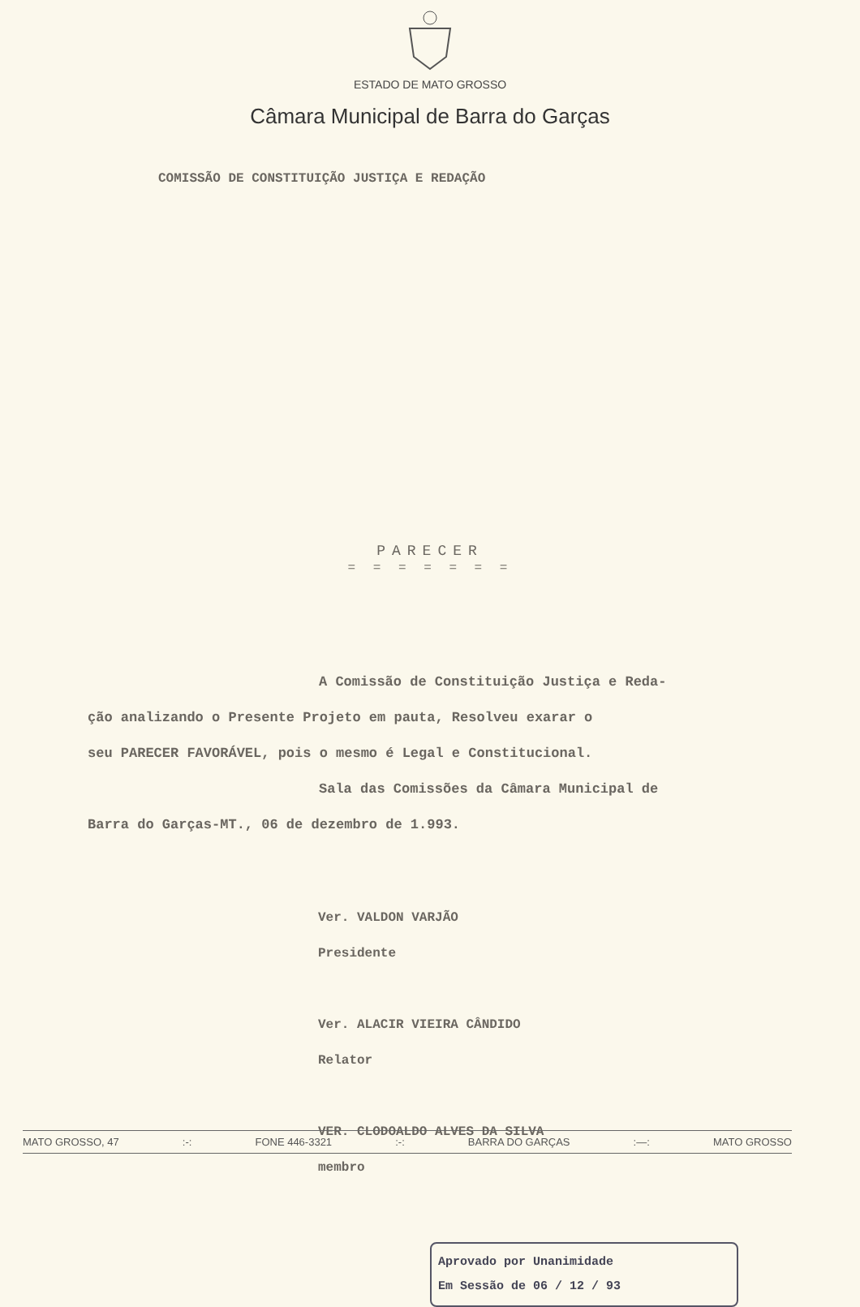ESTADO DE MATO GROSSO
Câmara Municipal de Barra do Garças
COMISSÃO DE CONSTITUIÇÃO JUSTIÇA E REDAÇÃO
PARECER
= = = = = = =
A Comissão de Constituição Justiça e Reda-
ção analizando o Presente Projeto em pauta, Resolveu exarar o
seu PARECER FAVORÁVEL, pois o mesmo é Legal e Constitucional.
Sala das Comissões da Câmara Municipal de
Barra do Garças-MT., 06 de dezembro de 1.993.
Ver. VALDON VARJÃO
Presidente
Ver. ALACIR VIEIRA CÂNDIDO
Relator
VER. CLODOALDO ALVES DA SILVA
membro
Aprovado por Unanimidade
Em Sessão de 06 / 12 / 93
MATO GROSSO, 47:-: FONE 446-3321:-: BARRA DO GARÇAS:—: MATO GROSSO